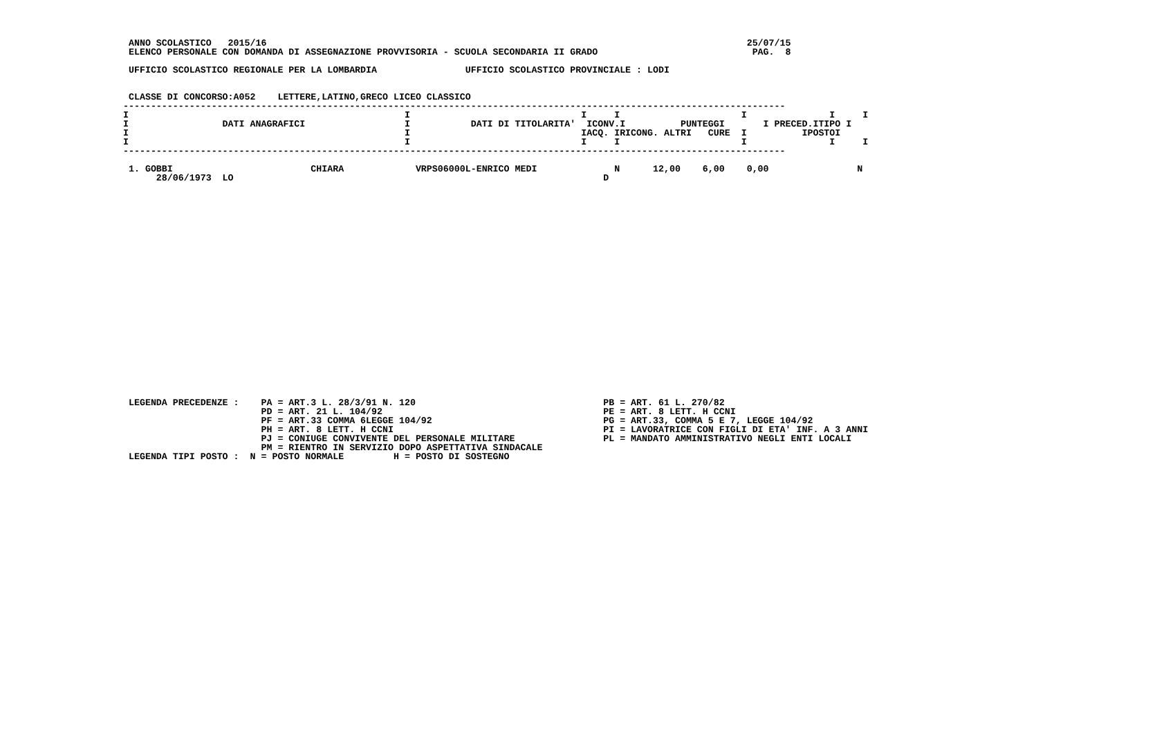ANNO SCOLASTICO   2015/16                                                                                       25/07/15
  ELENCO PERSONALE CON DOMANDA DI ASSEGNAZIONE PROVVISORIA - SCUOLA SECONDARIA II GRADO                            PAG.  8

  UFFICIO SCOLASTICO REGIONALE PER LA LOMBARDIA                UFFICIO SCOLASTICO PROVINCIALE : LODI


  CLASSE DI CONCORSO:A052    LETTERE,LATINO,GRECO LICEO CLASSICO
 ------------------------------------------------------------------------------------------------------------------------
 I                                                  I                               I     I                      I               I     I
 I                 DATI ANAGRAFICI                  I           DATI DI TITOLARITA'  ICONV.I          PUNTEGGI       I PRECED.ITIPO I
 I                                                  I                               IACQ. IRICONG. ALTRI   CURE  I          IPOSTOI
 I                                                  I                               I     I                      I               I     I
 ------------------------------------------------------------------------------------------------------------------------

  1. GOBBI                         CHIARA             VRPS06000L-ENRICO MEDI              N      12,00    6,00    0,00                N
       28/06/1973  LO                                                                   D
























  LEGENDA PRECEDENZE :    PA = ART.3 L. 28/3/91 N. 120                                  PB = ART. 61 L. 270/82
                          PD = ART. 21 L. 104/92                                        PE = ART. 8 LETT. H CCNI
                          PF = ART.33 COMMA 6LEGGE 104/92                               PG = ART.33, COMMA 5 E 7, LEGGE 104/92
                          PH = ART. 8 LETT. H CCNI                                      PI = LAVORATRICE CON FIGLI DI ETA' INF. A 3 ANNI
                          PJ = CONIUGE CONVIVENTE DEL PERSONALE MILITARE                PL = MANDATO AMMINISTRATIVO NEGLI ENTI LOCALI
                          PM = RIENTRO IN SERVIZIO DOPO ASPETTATIVA SINDACALE
  LEGENDA TIPI POSTO :  N = POSTO NORMALE         H = POSTO DI SOSTEGNO